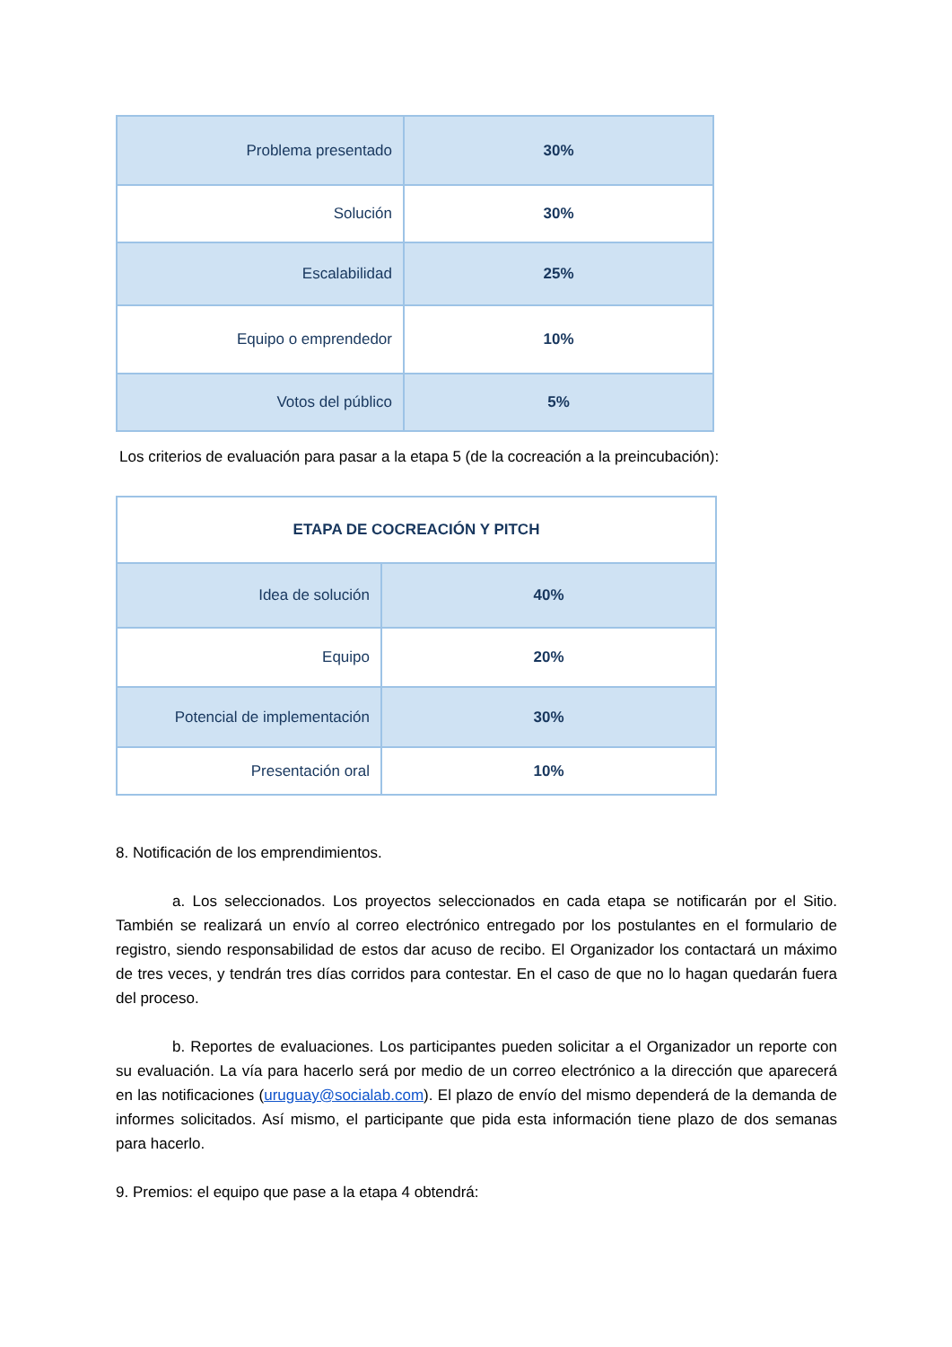| Problema presentado | 30% |
| Solución | 30% |
| Escalabilidad | 25% |
| Equipo o emprendedor | 10% |
| Votos del público | 5% |
Los criterios de evaluación para pasar a la etapa 5 (de la cocreación a la preincubación):
| ETAPA DE COCREACIÓN Y PITCH | |
| Idea de solución | 40% |
| Equipo | 20% |
| Potencial de implementación | 30% |
| Presentación oral | 10% |
8. Notificación de los emprendimientos.
a. Los seleccionados. Los proyectos seleccionados en cada etapa se notificarán por el Sitio. También se realizará un envío al correo electrónico entregado por los postulantes en el formulario de registro, siendo responsabilidad de estos dar acuso de recibo. El Organizador los contactará un máximo de tres veces, y tendrán tres días corridos para contestar. En el caso de que no lo hagan quedarán fuera del proceso.
b. Reportes de evaluaciones. Los participantes pueden solicitar a el Organizador un reporte con su evaluación. La vía para hacerlo será por medio de un correo electrónico a la dirección que aparecerá en las notificaciones (uruguay@socialab.com). El plazo de envío del mismo dependerá de la demanda de informes solicitados. Así mismo, el participante que pida esta información tiene plazo de dos semanas para hacerlo.
9. Premios: el equipo que pase a la etapa 4 obtendrá: